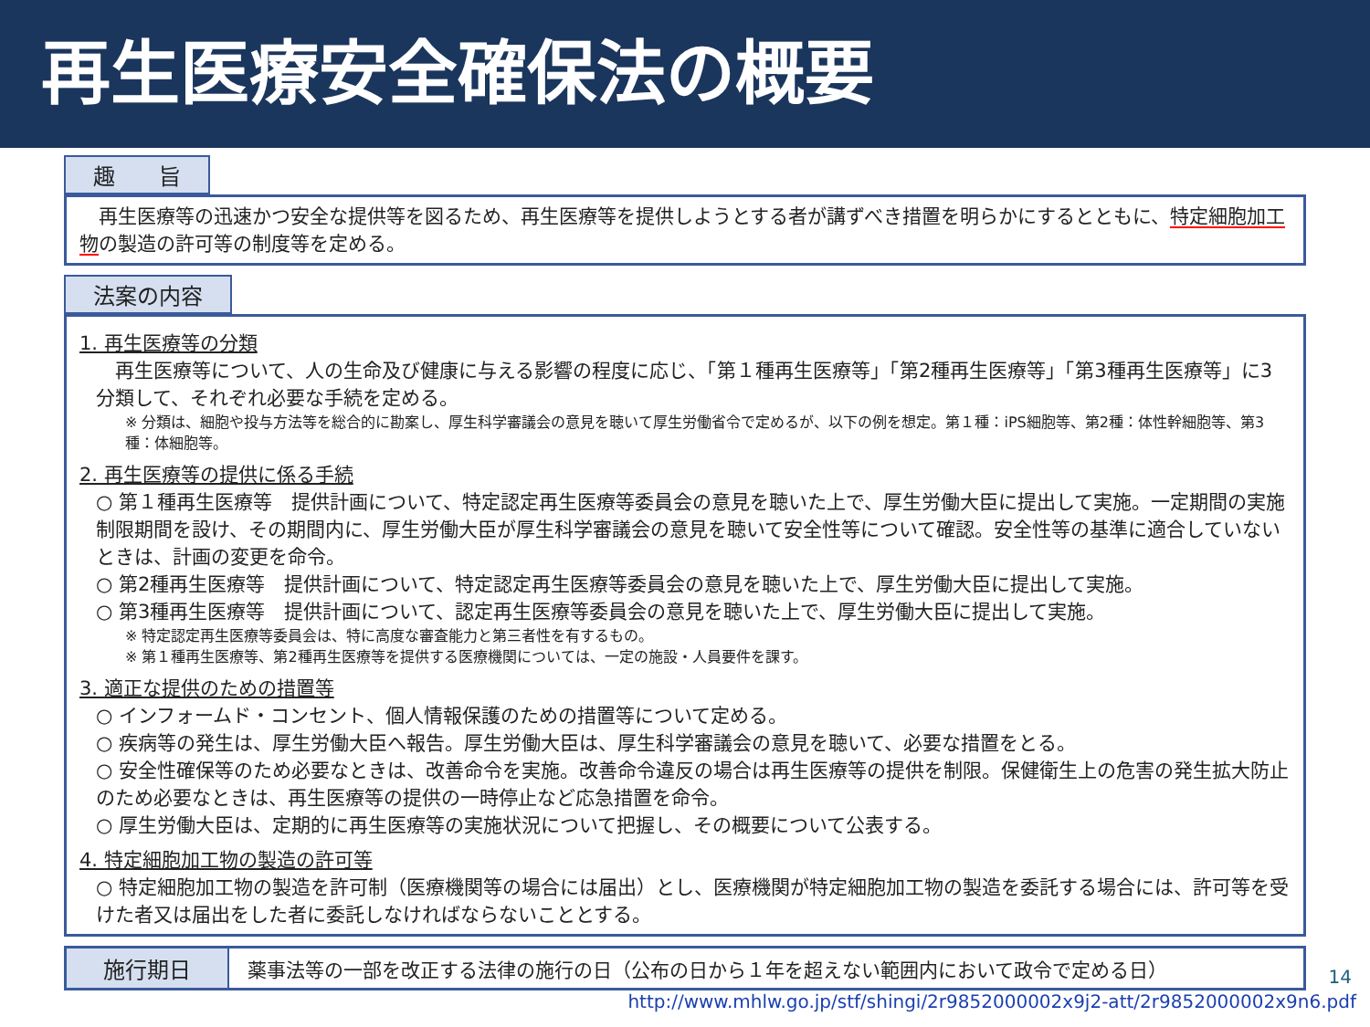再生医療安全確保法の概要
趣　　旨
　再生医療等の迅速かつ安全な提供等を図るため、再生医療等を提供しようとする者が講ずべき措置を明らかにするとともに、特定細胞加工物の製造の許可等の制度等を定める。
法案の内容
1. 再生医療等の分類
　再生医療等について、人の生命及び健康に与える影響の程度に応じ、「第１種再生医療等」「第2種再生医療等」「第3種再生医療等」に3分類して、それぞれ必要な手続を定める。
※ 分類は、細胞や投与方法等を総合的に勘案し、厚生科学審議会の意見を聴いて厚生労働省令で定めるが、以下の例を想定。第１種：iPS細胞等、第2種：体性幹細胞等、第3種：体細胞等。
2. 再生医療等の提供に係る手続
○ 第１種再生医療等　提供計画について、特定認定再生医療等委員会の意見を聴いた上で、厚生労働大臣に提出して実施。一定期間の実施制限期間を設け、その期間内に、厚生労働大臣が厚生科学審議会の意見を聴いて安全性等について確認。安全性等の基準に適合していないときは、計画の変更を命令。
○ 第2種再生医療等　提供計画について、特定認定再生医療等委員会の意見を聴いた上で、厚生労働大臣に提出して実施。
○ 第3種再生医療等　提供計画について、認定再生医療等委員会の意見を聴いた上で、厚生労働大臣に提出して実施。
※ 特定認定再生医療等委員会は、特に高度な審査能力と第三者性を有するもの。
※ 第１種再生医療等、第2種再生医療等を提供する医療機関については、一定の施設・人員要件を課す。
3. 適正な提供のための措置等
○ インフォームド・コンセント、個人情報保護のための措置等について定める。
○ 疾病等の発生は、厚生労働大臣へ報告。厚生労働大臣は、厚生科学審議会の意見を聴いて、必要な措置をとる。
○ 安全性確保等のため必要なときは、改善命令を実施。改善命令違反の場合は再生医療等の提供を制限。保健衛生上の危害の発生拡大防止のため必要なときは、再生医療等の提供の一時停止など応急措置を命令。
○ 厚生労働大臣は、定期的に再生医療等の実施状況について把握し、その概要について公表する。
4. 特定細胞加工物の製造の許可等
○ 特定細胞加工物の製造を許可制（医療機関等の場合には届出）とし、医療機関が特定細胞加工物の製造を委託する場合には、許可等を受けた者又は届出をした者に委託しなければならないこととする。
施行期日 薬事法等の一部を改正する法律の施行の日（公布の日から１年を超えない範囲内において政令で定める日）
14
http://www.mhlw.go.jp/stf/shingi/2r9852000002x9j2-att/2r9852000002x9n6.pdf